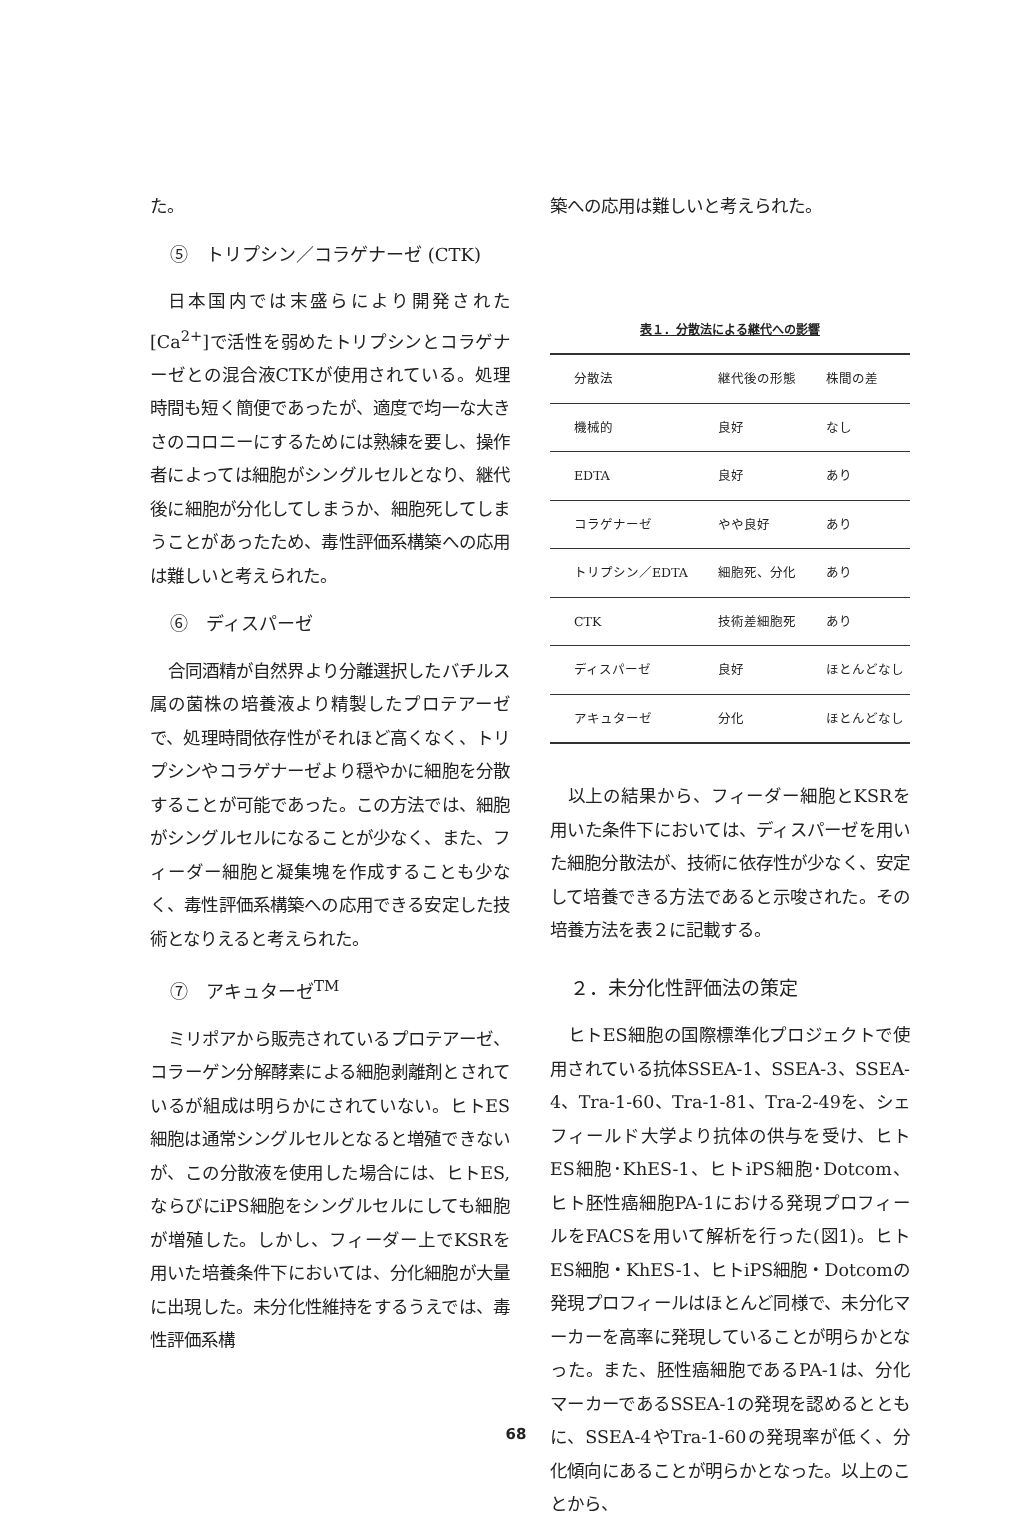た。
⑤　トリプシン／コラゲナーゼ (CTK)
日本国内では末盛らにより開発された[Ca<sup>2+</sup>]で活性を弱めたトリプシンとコラゲナーゼとの混合液CTKが使用されている。処理時間も短く簡便であったが、適度で均一な大きさのコロニーにするためには熟練を要し、操作者によっては細胞がシングルセルとなり、継代後に細胞が分化してしまうか、細胞死してしまうことがあったため、毒性評価系構築への応用は難しいと考えられた。
⑥　ディスパーゼ
合同酒精が自然界より分離選択したバチルス属の菌株の培養液より精製したプロテアーゼで、処理時間依存性がそれほど高くなく、トリプシンやコラゲナーゼより穏やかに細胞を分散することが可能であった。この方法では、細胞がシングルセルになることが少なく、また、フィーダー細胞と凝集塊を作成することも少なく、毒性評価系構築への応用できる安定した技術となりえると考えられた。
⑦　アキュターゼ<sup>TM</sup>
ミリポアから販売されているプロテアーゼ、コラーゲン分解酵素による細胞剥離剤とされているが組成は明らかにされていない。ヒトES細胞は通常シングルセルとなると増殖できないが、この分散液を使用した場合には、ヒトES,ならびにiPS細胞をシングルセルにしても細胞が増殖した。しかし、フィーダー上でKSRを用いた培養条件下においては、分化細胞が大量に出現した。未分化性維持をするうえでは、毒性評価系構
築への応用は難しいと考えられた。
表１．分散法による継代への影響
| 分散法 | 継代後の形態 | 株間の差 |
| --- | --- | --- |
| 機械的 | 良好 | なし |
| EDTA | 良好 | あり |
| コラゲナーゼ | やや良好 | あり |
| トリプシン／EDTA | 細胞死、分化 | あり |
| CTK | 技術差細胞死 | あり |
| ディスパーゼ | 良好 | ほとんどなし |
| アキュターゼ | 分化 | ほとんどなし |
以上の結果から、フィーダー細胞とKSRを用いた条件下においては、ディスパーゼを用いた細胞分散法が、技術に依存性が少なく、安定して培養できる方法であると示唆された。その培養方法を表２に記載する。
２．未分化性評価法の策定
ヒトES細胞の国際標準化プロジェクトで使用されている抗体SSEA-1、SSEA-3、SSEA-4、Tra-1-60、Tra-1-81、Tra-2-49を、シェフィールド大学より抗体の供与を受け、ヒトES細胞･KhES-1、ヒトiPS細胞･Dotcom、ヒト胚性癌細胞PA-1における発現プロフィールをFACSを用いて解析を行った(図1)。ヒトES細胞・KhES-1、ヒトiPS細胞・Dotcomの発現プロフィールはほとんど同様で、未分化マーカーを高率に発現していることが明らかとなった。また、胚性癌細胞であるPA-1は、分化マーカーであるSSEA-1の発現を認めるとともに、SSEA-4やTra-1-60の発現率が低く、分化傾向にあることが明らかとなった。以上のことから、
68